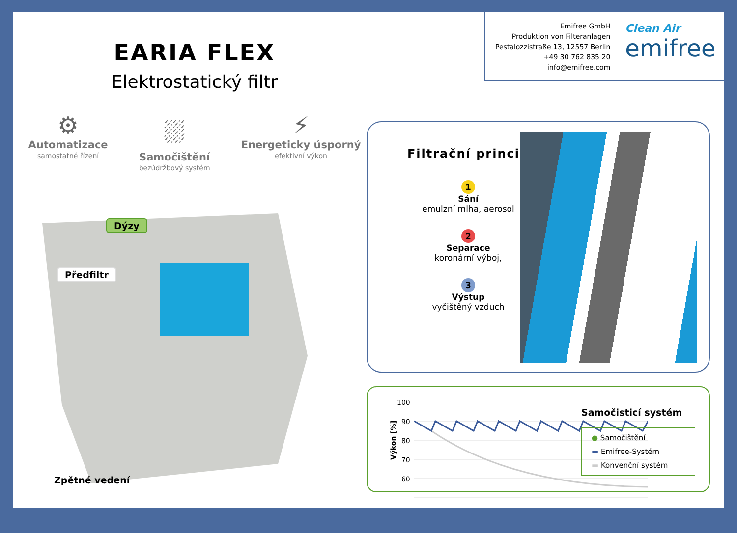EARIA FLEX
Elektrostatický filtr
⚙
Automatizace
samostatné řízení
⛆
Samočištění
bezúdržbový systém
⚡
Energeticky úsporný
efektivní výkon
Dýzy
Předfiltr
Zpětné vedení
Emifree GmbH
Produktion von Filteranlagen
Pestalozzistraße 13, 12557 Berlin
+49 30 762 835 20
info@emifree.com
Clean Air
emifree
Filtrační princip
1
Sání
emulzní mlha, aerosol
2
Separace
koronární výboj,
3
Výstup
vyčištěný vzduch
Výkon [%]
100
90
80
70
60
Samočisticí systém
● Samočištění
▬ Emifree-Systém
▬ Konvenční systém